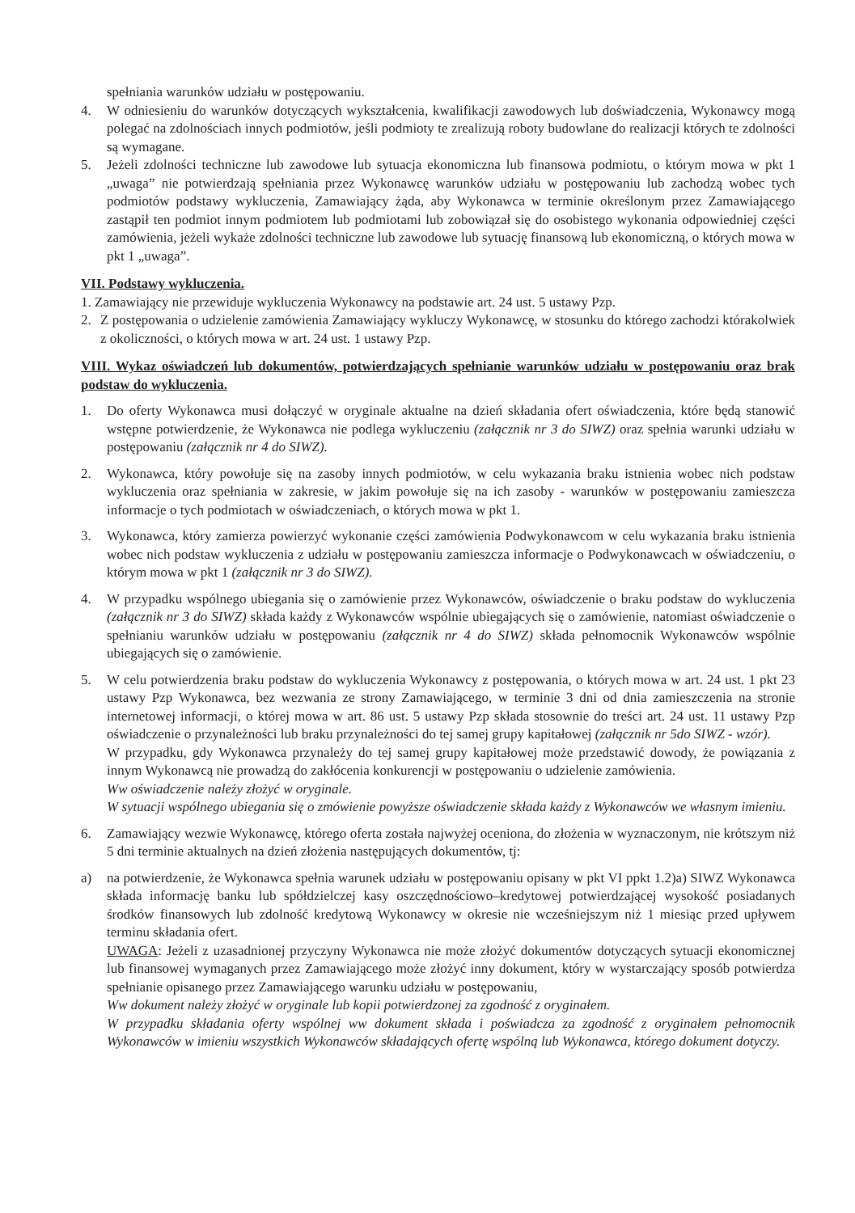spełniania warunków udziału w postępowaniu.
4. W odniesieniu do warunków dotyczących wykształcenia, kwalifikacji zawodowych lub doświadczenia, Wykonawcy mogą polegać na zdolnościach innych podmiotów, jeśli podmioty te zrealizują roboty budowlane do realizacji których te zdolności są wymagane.
5. Jeżeli zdolności techniczne lub zawodowe lub sytuacja ekonomiczna lub finansowa podmiotu, o którym mowa w pkt 1 „uwaga” nie potwierdzają spełniania przez Wykonawcę warunków udziału w postępowaniu lub zachodzą wobec tych podmiotów podstawy wykluczenia, Zamawiający żąda, aby Wykonawca w terminie określonym przez Zamawiającego zastąpił ten podmiot innym podmiotem lub podmiotami lub zobowiązał się do osobistego wykonania odpowiedniej części zamówienia, jeżeli wykaże zdolności techniczne lub zawodowe lub sytuację finansową lub ekonomiczną, o których mowa w pkt 1 „uwaga”.
VII. Podstawy wykluczenia.
1. Zamawiający nie przewiduje wykluczenia Wykonawcy na podstawie art. 24 ust. 5 ustawy Pzp.
2. Z postępowania o udzielenie zamówienia Zamawiający wykluczy Wykonawcę, w stosunku do którego zachodzi którakolwiek z okoliczności, o których mowa w art. 24 ust. 1 ustawy Pzp.
VIII. Wykaz oświadczeń lub dokumentów, potwierdzających spełnianie warunków udziału w postępowaniu oraz brak podstaw do wykluczenia.
1. Do oferty Wykonawca musi dołączyć w oryginale aktualne na dzień składania ofert oświadczenia, które będą stanowić wstępne potwierdzenie, że Wykonawca nie podlega wykluczeniu (załącznik nr 3 do SIWZ) oraz spełnia warunki udziału w postępowaniu (załącznik nr 4 do SIWZ).
2. Wykonawca, który powołuje się na zasoby innych podmiotów, w celu wykazania braku istnienia wobec nich podstaw wykluczenia oraz spełniania w zakresie, w jakim powołuje się na ich zasoby - warunków w postępowaniu zamieszcza informacje o tych podmiotach w oświadczeniach, o których mowa w pkt 1.
3. Wykonawca, który zamierza powierzyć wykonanie części zamówienia Podwykonawcom w celu wykazania braku istnienia wobec nich podstaw wykluczenia z udziału w postępowaniu zamieszcza informacje o Podwykonawcach w oświadczeniu, o którym mowa w pkt 1 (załącznik nr 3 do SIWZ).
4. W przypadku wspólnego ubiegania się o zamówienie przez Wykonawców, oświadczenie o braku podstaw do wykluczenia (załącznik nr 3 do SIWZ) składa każdy z Wykonawców wspólnie ubiegających się o zamówienie, natomiast oświadczenie o spełnianiu warunków udziału w postępowaniu (załącznik nr 4 do SIWZ) składa pełnomocnik Wykonawców wspólnie ubiegających się o zamówienie.
5. W celu potwierdzenia braku podstaw do wykluczenia Wykonawcy z postępowania, o których mowa w art. 24 ust. 1 pkt 23 ustawy Pzp Wykonawca, bez wezwania ze strony Zamawiającego, w terminie 3 dni od dnia zamieszczenia na stronie internetowej informacji, o której mowa w art. 86 ust. 5 ustawy Pzp składa stosownie do treści art. 24 ust. 11 ustawy Pzp oświadczenie o przynależności lub braku przynależności do tej samej grupy kapitałowej (załącznik nr 5do SIWZ - wzór).
W przypadku, gdy Wykonawca przynależy do tej samej grupy kapitałowej może przedstawić dowody, że powiązania z innym Wykonawcą nie prowadzą do zakłócenia konkurencji w postępowaniu o udzielenie zamówienia.
Ww oświadczenie należy złożyć w oryginale.
W sytuacji wspólnego ubiegania się o zmówienie powyższe oświadczenie składa każdy z Wykonawców we własnym imieniu.
6. Zamawiający wezwie Wykonawcę, którego oferta została najwyżej oceniona, do złożenia w wyznaczonym, nie krótszym niż 5 dni terminie aktualnych na dzień złożenia następujących dokumentów, tj:
a) na potwierdzenie, że Wykonawca spełnia warunek udziału w postępowaniu opisany w pkt VI ppkt 1.2)a) SIWZ Wykonawca składa informację banku lub spółdzielczej kasy oszczędnościowo–kredytowej potwierdzającej wysokość posiadanych środków finansowych lub zdolność kredytową Wykonawcy w okresie nie wcześniejszym niż 1 miesiąc przed upływem terminu składania ofert.
UWAGA: Jeżeli z uzasadnionej przyczyny Wykonawca nie może złożyć dokumentów dotyczących sytuacji ekonomicznej lub finansowej wymaganych przez Zamawiającego może złożyć inny dokument, który w wystarczający sposób potwierdza spełnianie opisanego przez Zamawiającego warunku udziału w postępowaniu,
Ww dokument należy złożyć w oryginale lub kopii potwierdzonej za zgodność z oryginałem.
W przypadku składania oferty wspólnej ww dokument składa i poświadcza za zgodność z oryginałem pełnomocnik Wykonawców w imieniu wszystkich Wykonawców składających ofertę wspólną lub Wykonawca, którego dokument dotyczy.